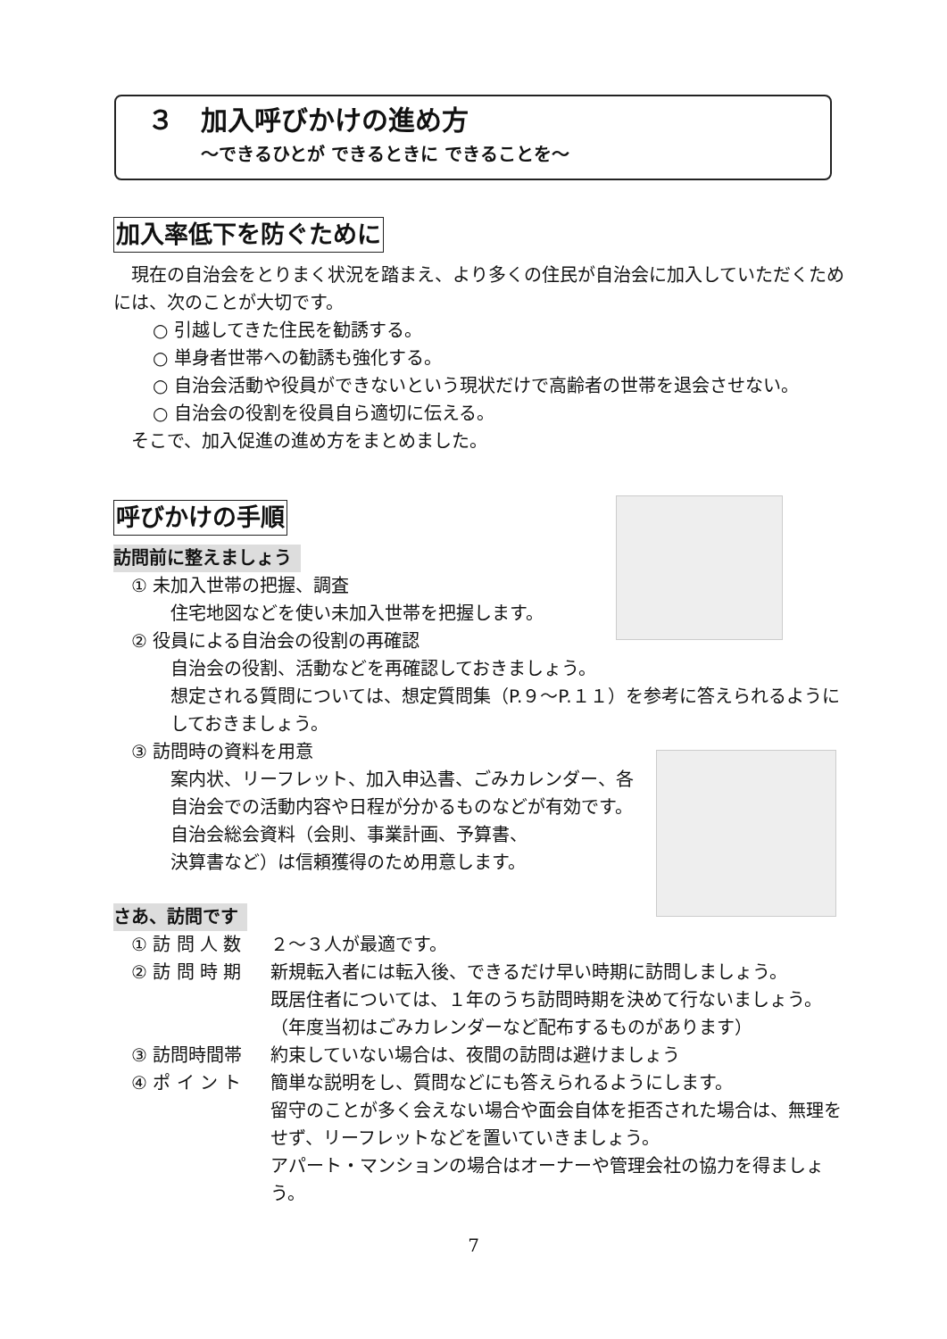３　加入呼びかけの進め方
～できるひとが できるときに できることを～
加入率低下を防ぐために
現在の自治会をとりまく状況を踏まえ、より多くの住民が自治会に加入していただくためには、次のことが大切です。
○ 引越してきた住民を勧誘する。
○ 単身者世帯への勧誘も強化する。
○ 自治会活動や役員ができないという現状だけで高齢者の世帯を退会させない。
○ 自治会の役割を役員自ら適切に伝える。
そこで、加入促進の進め方をまとめました。
呼びかけの手順
訪問前に整えましょう
① 未加入世帯の把握、調査
住宅地図などを使い未加入世帯を把握します。
② 役員による自治会の役割の再確認
自治会の役割、活動などを再確認しておきましょう。
想定される質問については、想定質問集（P.９～P.１１）を参考に答えられるようにしておきましょう。
③ 訪問時の資料を用意
案内状、リーフレット、加入申込書、ごみカレンダー、各自治会での活動内容や日程が分かるものなどが有効です。
自治会総会資料（会則、事業計画、予算書、
決算書など）は信頼獲得のため用意します。
さあ、訪問です
① 訪 問 人 数 ２～３人が最適です。
② 訪 問 時 期 新規転入者には転入後、できるだけ早い時期に訪問しましょう。
既居住者については、１年のうち訪問時期を決めて行ないましょう。
（年度当初はごみカレンダーなど配布するものがあります）
③ 訪問時間帯 約束していない場合は、夜間の訪問は避けましょう
④ ポ イ ン ト 簡単な説明をし、質問などにも答えられるようにします。
留守のことが多く会えない場合や面会自体を拒否された場合は、無理をせず、リーフレットなどを置いていきましょう。
アパート・マンションの場合はオーナーや管理会社の協力を得ましょう。
7